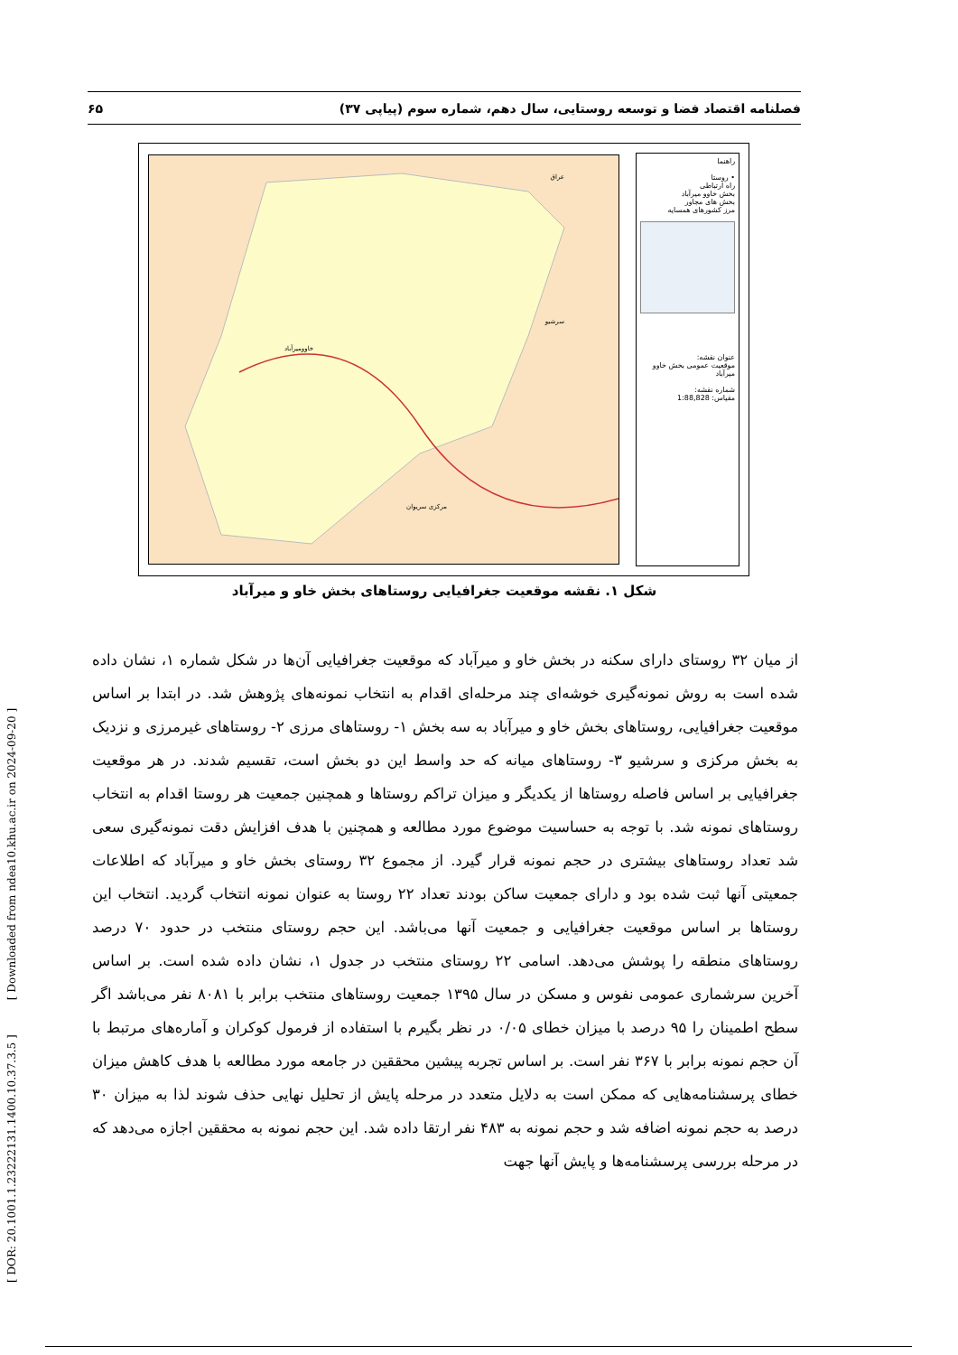فصلنامه اقتصاد فضا و توسعه روستایی، سال دهم، شماره سوم (پیاپی ۳۷) ۶۵
راهنما
• روستا
راه ارتباطی
بخش خاوو میرآباد
بخش های مجاور
مرز کشورهای همسایه
عنوان نقشه:
موقعیت عمومی بخش خاوو میرآباد
شماره نقشه:
مقیاس: 1:88,828
سرشیو
مرکزی سریوان
عراق
خاوومیرآباد
شکل ۱. نقشه موقعیت جغرافیایی روستاهای بخش خاو و میرآباد
از میان ۳۲ روستای دارای سکنه در بخش خاو و میرآباد که موقعیت جغرافیایی آن‌ها در شکل شماره ۱، نشان داده شده است به روش نمونه‌گیری خوشه‌ای چند مرحله‌ای اقدام به انتخاب نمونه‌های پژوهش شد. در ابتدا بر اساس موقعیت جغرافیایی، روستاهای بخش خاو و میرآباد به سه بخش ۱- روستاهای مرزی ۲- روستاهای غیرمرزی و نزدیک به بخش مرکزی و سرشیو ۳- روستاهای میانه که حد واسط این دو بخش است، تقسیم شدند. در هر موقعیت جغرافیایی بر اساس فاصله روستاها از یکدیگر و میزان تراکم روستاها و همچنین جمعیت هر روستا اقدام به انتخاب روستاهای نمونه شد. با توجه به حساسیت موضوع مورد مطالعه و همچنین با هدف افزایش دقت نمونه‌گیری سعی شد تعداد روستاهای بیشتری در حجم نمونه قرار گیرد. از مجموع ۳۲ روستای بخش خاو و میرآباد که اطلاعات جمعیتی آنها ثبت شده بود و دارای جمعیت ساکن بودند تعداد ۲۲ روستا به عنوان نمونه انتخاب گردید. انتخاب این روستاها بر اساس موقعیت جغرافیایی و جمعیت آنها می‌باشد. این حجم روستای منتخب در حدود ۷۰ درصد روستاهای منطقه را پوشش می‌دهد. اسامی ۲۲ روستای منتخب در جدول ۱، نشان داده شده است. بر اساس آخرین سرشماری عمومی نفوس و مسکن در سال ۱۳۹۵ جمعیت روستاهای منتخب برابر با ۸۰۸۱ نفر می‌باشد اگر سطح اطمینان را ۹۵ درصد با میزان خطای ۰/۰۵ در نظر بگیرم با استفاده از فرمول کوکران و آماره‌های مرتبط با آن حجم نمونه برابر با ۳۶۷ نفر است. بر اساس تجربه پیشین محققین در جامعه مورد مطالعه با هدف کاهش میزان خطای پرسشنامه‌هایی که ممکن است به دلایل متعدد در مرحله پایش از تحلیل نهایی حذف شوند لذا به میزان ۳۰ درصد به حجم نمونه اضافه شد و حجم نمونه به ۴۸۳ نفر ارتقا داده شد. این حجم نمونه به محققین اجازه می‌دهد که در مرحله بررسی پرسشنامه‌ها و پایش آنها جهت
[ DOR: 20.1001.1.23222131.1400.10.37.3.5 ] [ Downloaded from ndea10.khu.ac.ir on 2024-09-20 ]